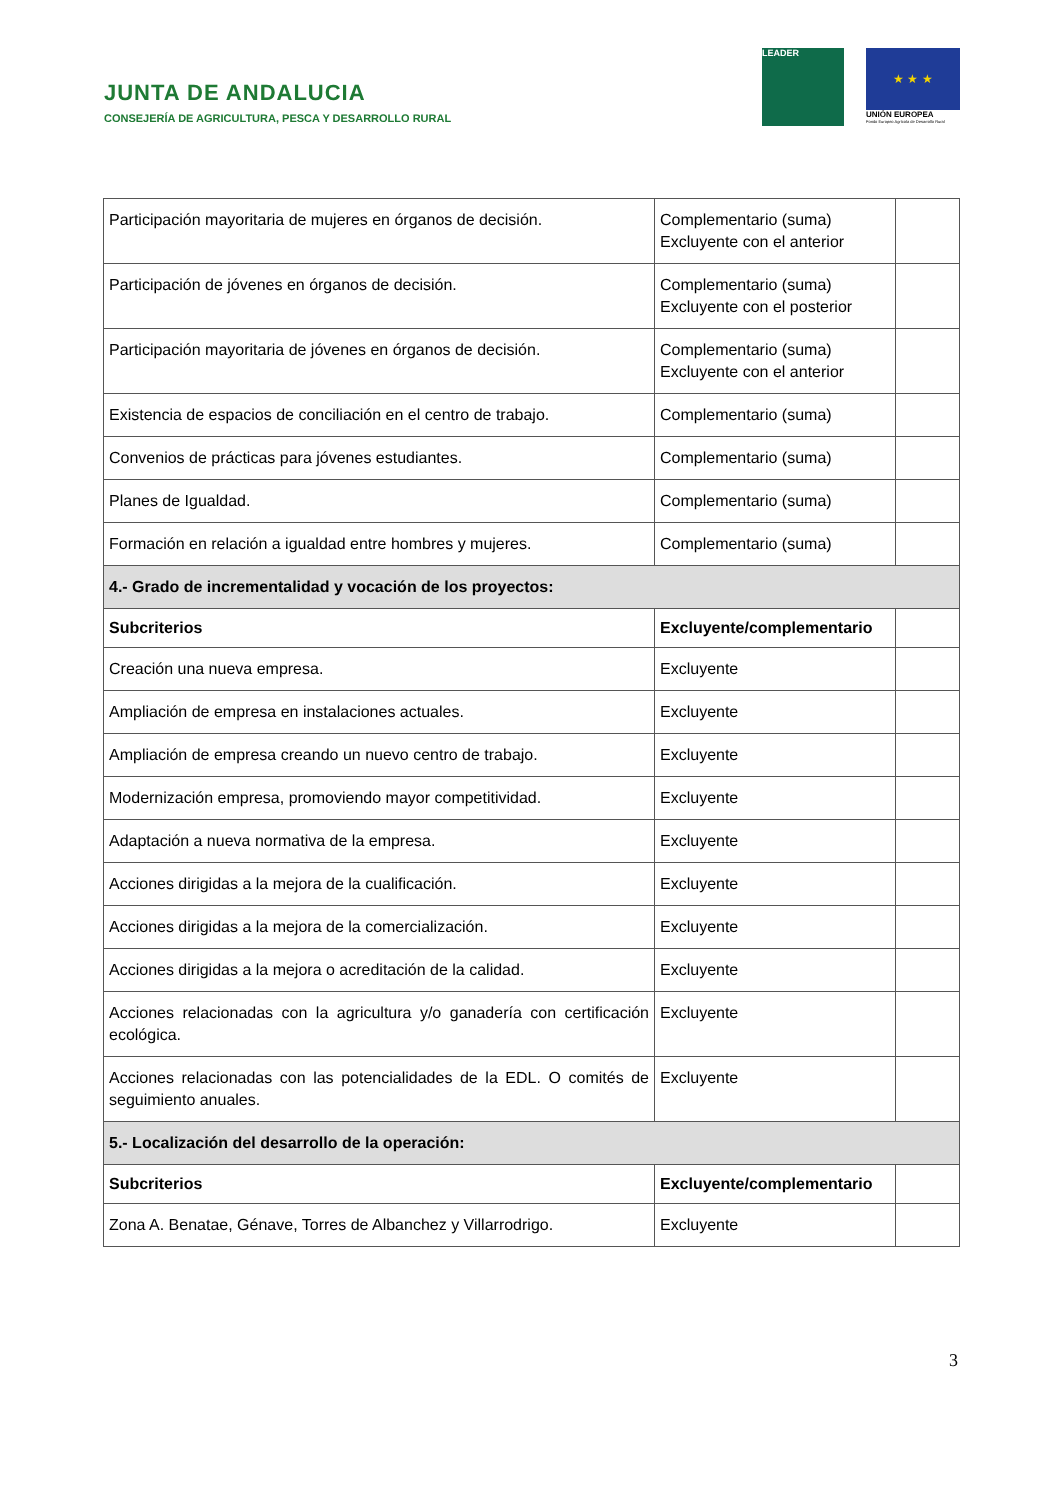JUNTA DE ANDALUCIA
CONSEJERÍA DE AGRICULTURA, PESCA Y DESARROLLO RURAL
LEADER
★ ★ ★
UNIÓN EUROPEA
Fondo Europeo Agrícola de Desarrollo Rural
| Participación mayoritaria de mujeres en órganos de decisión. | Complementario (suma) Excluyente con el anterior | |
| Participación de jóvenes en órganos de decisión. | Complementario (suma) Excluyente con el posterior | |
| Participación mayoritaria de jóvenes en órganos de decisión. | Complementario (suma) Excluyente con el anterior | |
| Existencia de espacios de conciliación en el centro de trabajo. | Complementario (suma) | |
| Convenios de prácticas para jóvenes estudiantes. | Complementario (suma) | |
| Planes de Igualdad. | Complementario (suma) | |
| Formación en relación a igualdad entre hombres y mujeres. | Complementario (suma) | |
| 4.- Grado de incrementalidad y vocación de los proyectos: | | |
| Subcriterios | Excluyente/complementario | |
| Creación una nueva empresa. | Excluyente | |
| Ampliación de empresa en instalaciones actuales. | Excluyente | |
| Ampliación de empresa creando un nuevo centro de trabajo. | Excluyente | |
| Modernización empresa, promoviendo mayor competitividad. | Excluyente | |
| Adaptación a nueva normativa de la empresa. | Excluyente | |
| Acciones dirigidas a la mejora de la cualificación. | Excluyente | |
| Acciones dirigidas a la mejora de la comercialización. | Excluyente | |
| Acciones dirigidas a la mejora o acreditación de la calidad. | Excluyente | |
| Acciones relacionadas con la agricultura y/o ganadería con certificación ecológica. | Excluyente | |
| Acciones relacionadas con las potencialidades de la EDL. O comités de seguimiento anuales. | Excluyente | |
| 5.- Localización del desarrollo de la operación: | | |
| Subcriterios | Excluyente/complementario | |
| Zona A. Benatae, Génave, Torres de Albanchez y Villarrodrigo. | Excluyente | |
3